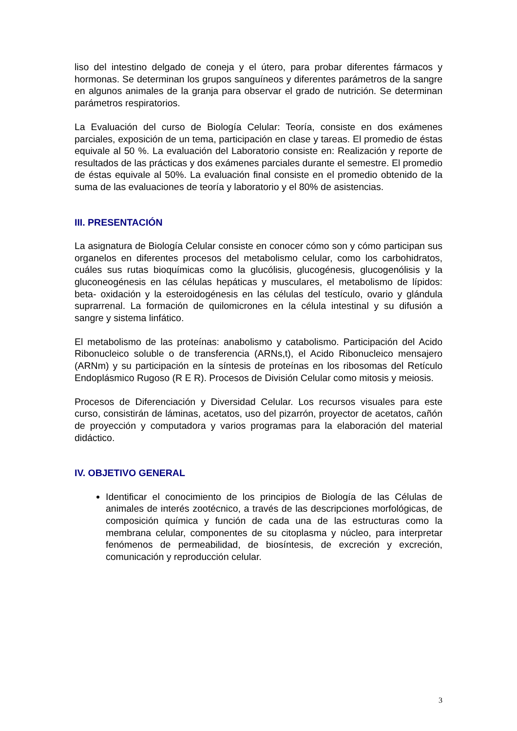liso del intestino delgado de coneja y el útero, para probar diferentes fármacos y hormonas. Se determinan los grupos sanguíneos y diferentes parámetros de la sangre en algunos animales de la granja para observar el grado de nutrición. Se determinan parámetros respiratorios.
La Evaluación del curso de Biología Celular: Teoría, consiste en dos exámenes parciales, exposición de un tema, participación en clase y tareas. El promedio de éstas equivale al 50 %. La evaluación del Laboratorio consiste en: Realización y reporte de resultados de las prácticas y dos exámenes parciales durante el semestre. El promedio de éstas equivale al 50%. La evaluación final consiste en el promedio obtenido de la suma de las evaluaciones de teoría y laboratorio y el 80% de asistencias.
III. PRESENTACIÓN
La asignatura de Biología Celular consiste en conocer cómo son y cómo participan sus organelos en diferentes procesos del metabolismo celular, como los carbohidratos, cuáles sus rutas bioquímicas como la glucólisis, glucogénesis, glucogenólisis y la gluconeogénesis en las células hepáticas y musculares, el metabolismo de lípidos: beta- oxidación y la esteroidogénesis en las células del testículo, ovario y glándula suprarrenal. La formación de quilomicrones en la célula intestinal y su difusión a sangre y sistema linfático.
El metabolismo de las proteínas: anabolismo y catabolismo. Participación del Acido Ribonucleico soluble o de transferencia (ARNs,t), el Acido Ribonucleico mensajero (ARNm) y su participación en la síntesis de proteínas en los ribosomas del Retículo Endoplásmico Rugoso (R E R). Procesos de División Celular como mitosis y meiosis.
Procesos de Diferenciación y Diversidad Celular. Los recursos visuales para este curso, consistirán de láminas, acetatos, uso del pizarrón, proyector de acetatos, cañón de proyección y computadora y varios programas para la elaboración del material didáctico.
IV. OBJETIVO GENERAL
Identificar el conocimiento de los principios de Biología de las Células de animales de interés zootécnico, a través de las descripciones morfológicas, de composición química y función de cada una de las estructuras como la membrana celular, componentes de su citoplasma y núcleo, para interpretar fenómenos de permeabilidad, de biosíntesis, de excreción y excreción, comunicación y reproducción celular.
3